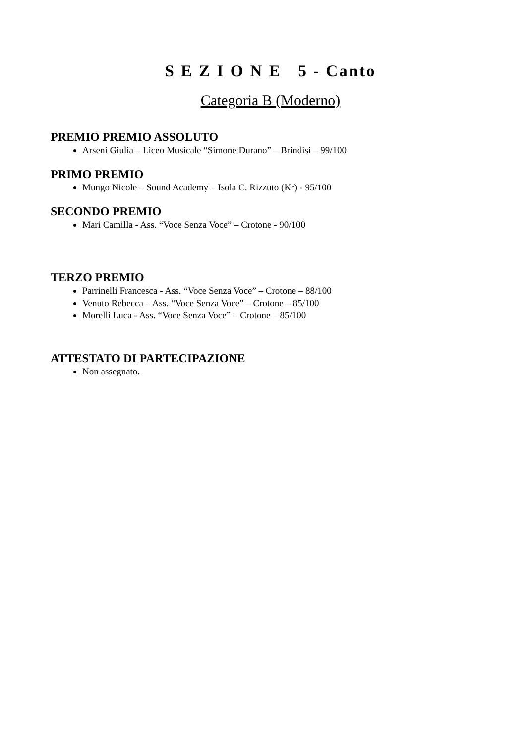S E Z I O N E 5 - Canto
Categoria B (Moderno)
PREMIO PREMIO ASSOLUTO
Arseni Giulia – Liceo Musicale “Simone Durano” – Brindisi – 99/100
PRIMO PREMIO
Mungo Nicole – Sound Academy – Isola C. Rizzuto (Kr) - 95/100
SECONDO PREMIO
Mari Camilla - Ass. “Voce Senza Voce” – Crotone - 90/100
TERZO PREMIO
Parrinelli Francesca - Ass. “Voce Senza Voce” – Crotone – 88/100
Venuto Rebecca – Ass. “Voce Senza Voce” – Crotone – 85/100
Morelli Luca - Ass. “Voce Senza Voce” – Crotone – 85/100
ATTESTATO DI PARTECIPAZIONE
Non assegnato.